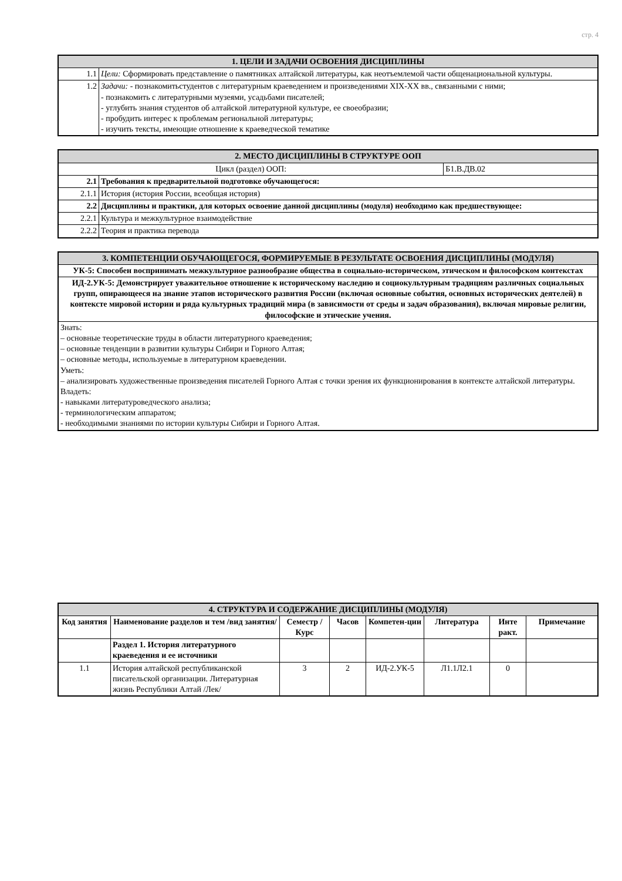стр. 4
| 1. ЦЕЛИ И ЗАДАЧИ ОСВОЕНИЯ ДИСЦИПЛИНЫ | |
| 1.1 | Цели: Сформировать представление о памятниках алтайской литературы, как неотъемлемой части общенациональной культуры. |
| 1.2 | Задачи: - познакомитьстудентов с литературным краеведением и произведениями XIX-XX вв., связанными с ними; - познакомить с литературными музеями, усадьбами писателей; - углубить знания студентов об алтайской литературной культуре, ее своеобразии; - пробудить интерес к проблемам региональной литературы; - изучить тексты, имеющие отношение к краеведческой тематике |
| 2. МЕСТО ДИСЦИПЛИНЫ В СТРУКТУРЕ ООП | | |
| Цикл (раздел) ООП: | | Б1.В.ДВ.02 |
| 2.1 | Требования к предварительной подготовке обучающегося: | |
| 2.1.1 | История (история России, всеобщая история) | |
| 2.2 | Дисциплины и практики, для которых освоение данной дисциплины (модуля) необходимо как предшествующее: | |
| 2.2.1 | Культура и межкультурное взаимодействие | |
| 2.2.2 | Теория и практика перевода | |
| 3. КОМПЕТЕНЦИИ ОБУЧАЮЩЕГОСЯ, ФОРМИРУЕМЫЕ В РЕЗУЛЬТАТЕ ОСВОЕНИЯ ДИСЦИПЛИНЫ (МОДУЛЯ) |
| УК-5: Способен воспринимать межкультурное разнообразие общества в социально-историческом, этическом и философском контекстах |
| ИД-2.УК-5: Демонстрирует уважительное отношение к историческому наследию и социокультурным традициям различных социальных групп, опирающееся на знание этапов исторического развития России (включая основные события, основных исторических деятелей) в контексте мировой истории и ряда культурных традиций мира (в зависимости от среды и задач образования), включая мировые религии, философские и этические учения. |
| Знать: – основные теоретические труды в области литературного краеведения; – основные тенденции в развитии культуры Сибири и Горного Алтая; – основные методы, используемые в литературном краеведении. Уметь: – анализировать художественные произведения писателей Горного Алтая с точки зрения их функционирования в контексте алтайской литературы. Владеть: - навыками литературоведческого анализа; - терминологическим аппаратом; - необходимыми знаниями по истории культуры Сибири и Горного Алтая. |
| 4. СТРУКТУРА И СОДЕРЖАНИЕ ДИСЦИПЛИНЫ (МОДУЛЯ) | | | | | | | |
| Код занятия | Наименование разделов и тем /вид занятия/ | Семестр / Курс | Часов | Компетен-ции | Литература | Инте ракт. | Примечание |
| | Раздел 1. История литературного краеведения и ее источники | | | | | | |
| 1.1 | История алтайской республиканской писательской организации. Литературная жизнь Республики Алтай /Лек/ | 3 | 2 | ИД-2.УК-5 | Л1.1Л2.1 | 0 | |